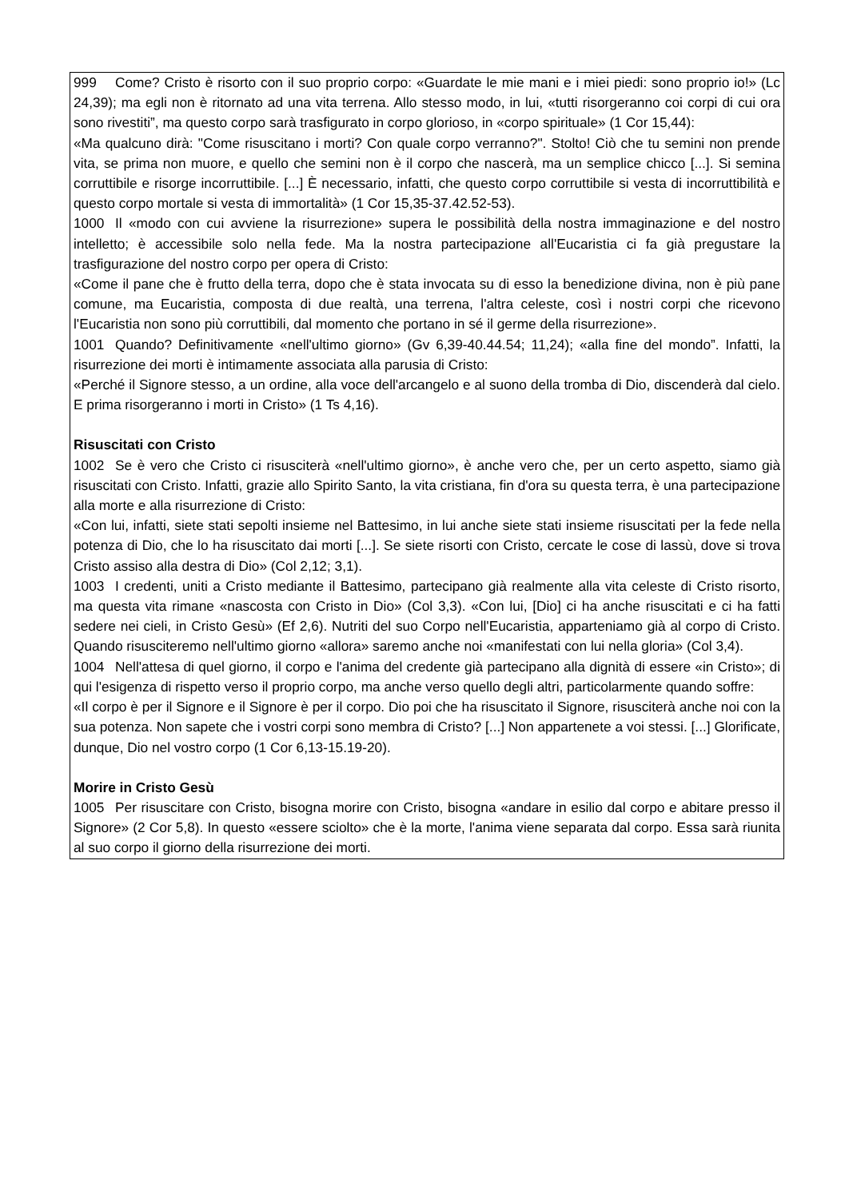999 Come? Cristo è risorto con il suo proprio corpo: «Guardate le mie mani e i miei piedi: sono proprio io!» (Lc 24,39); ma egli non è ritornato ad una vita terrena. Allo stesso modo, in lui, «tutti risorgeranno coi corpi di cui ora sono rivestiti”, ma questo corpo sarà trasfigurato in corpo glorioso, in «corpo spirituale» (1 Cor 15,44):
«Ma qualcuno dirà: "Come risuscitano i morti? Con quale corpo verranno?". Stolto! Ciò che tu semini non prende vita, se prima non muore, e quello che semini non è il corpo che nascerà, ma un semplice chicco [...]. Si semina corruttibile e risorge incorruttibile. [...] È necessario, infatti, che questo corpo corruttibile si vesta di incorruttibilità e questo corpo mortale si vesta di immortalità» (1 Cor 15,35-37.42.52-53).
1000 Il «modo con cui avviene la risurrezione» supera le possibilità della nostra immaginazione e del nostro intelletto; è accessibile solo nella fede. Ma la nostra partecipazione all'Eucaristia ci fa già pregustare la trasfigurazione del nostro corpo per opera di Cristo:
«Come il pane che è frutto della terra, dopo che è stata invocata su di esso la benedizione divina, non è più pane comune, ma Eucaristia, composta di due realtà, una terrena, l'altra celeste, così i nostri corpi che ricevono l'Eucaristia non sono più corruttibili, dal momento che portano in sé il germe della risurrezione».
1001 Quando? Definitivamente «nell'ultimo giorno» (Gv 6,39-40.44.54; 11,24); «alla fine del mondo”. Infatti, la risurrezione dei morti è intimamente associata alla parusia di Cristo:
«Perché il Signore stesso, a un ordine, alla voce dell'arcangelo e al suono della tromba di Dio, discenderà dal cielo. E prima risorgeranno i morti in Cristo» (1 Ts 4,16).
Risuscitati con Cristo
1002 Se è vero che Cristo ci risusciterà «nell'ultimo giorno», è anche vero che, per un certo aspetto, siamo già risuscitati con Cristo. Infatti, grazie allo Spirito Santo, la vita cristiana, fin d'ora su questa terra, è una partecipazione alla morte e alla risurrezione di Cristo:
«Con lui, infatti, siete stati sepolti insieme nel Battesimo, in lui anche siete stati insieme risuscitati per la fede nella potenza di Dio, che lo ha risuscitato dai morti [...]. Se siete risorti con Cristo, cercate le cose di lassù, dove si trova Cristo assiso alla destra di Dio» (Col 2,12; 3,1).
1003 I credenti, uniti a Cristo mediante il Battesimo, partecipano già realmente alla vita celeste di Cristo risorto, ma questa vita rimane «nascosta con Cristo in Dio» (Col 3,3). «Con lui, [Dio] ci ha anche risuscitati e ci ha fatti sedere nei cieli, in Cristo Gesù» (Ef 2,6). Nutriti del suo Corpo nell'Eucaristia, apparteniamo già al corpo di Cristo. Quando risusciteremo nell'ultimo giorno «allora» saremo anche noi «manifestati con lui nella gloria» (Col 3,4).
1004 Nell'attesa di quel giorno, il corpo e l'anima del credente già partecipano alla dignità di essere «in Cristo»; di qui l'esigenza di rispetto verso il proprio corpo, ma anche verso quello degli altri, particolarmente quando soffre:
«Il corpo è per il Signore e il Signore è per il corpo. Dio poi che ha risuscitato il Signore, risusciterà anche noi con la sua potenza. Non sapete che i vostri corpi sono membra di Cristo? [...] Non appartenete a voi stessi. [...] Glorificate, dunque, Dio nel vostro corpo (1 Cor 6,13-15.19-20).
Morire in Cristo Gesù
1005 Per risuscitare con Cristo, bisogna morire con Cristo, bisogna «andare in esilio dal corpo e abitare presso il Signore» (2 Cor 5,8). In questo «essere sciolto» che è la morte, l'anima viene separata dal corpo. Essa sarà riunita al suo corpo il giorno della risurrezione dei morti.